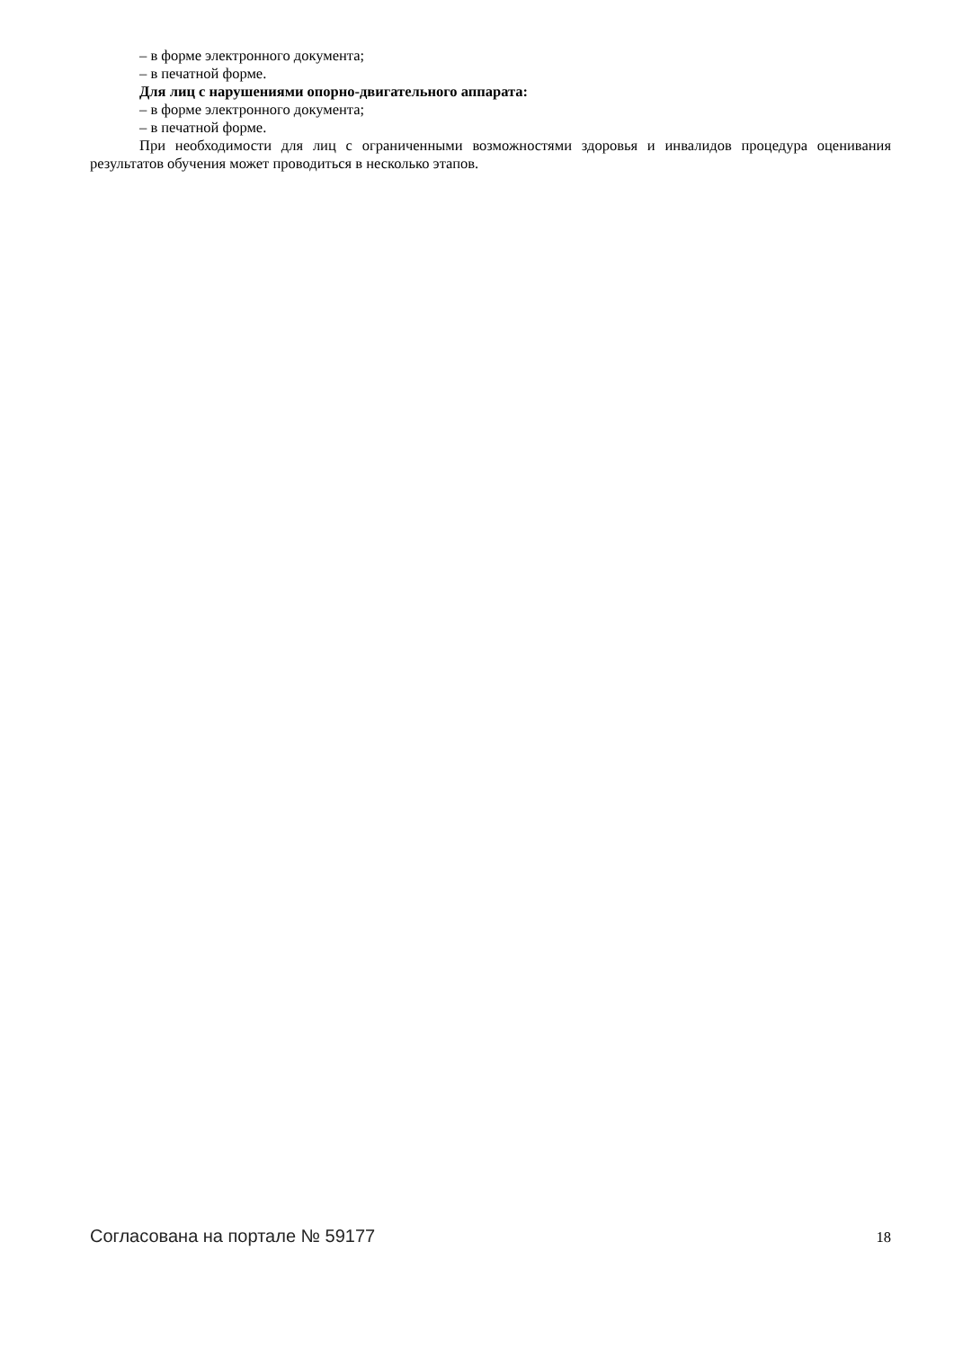– в форме электронного документа;
– в печатной форме.
Для лиц с нарушениями опорно-двигательного аппарата:
– в форме электронного документа;
– в печатной форме.
При необходимости для лиц с ограниченными возможностями здоровья и инвалидов процедура оценивания результатов обучения может проводиться в несколько этапов.
Согласована на портале № 59177 18